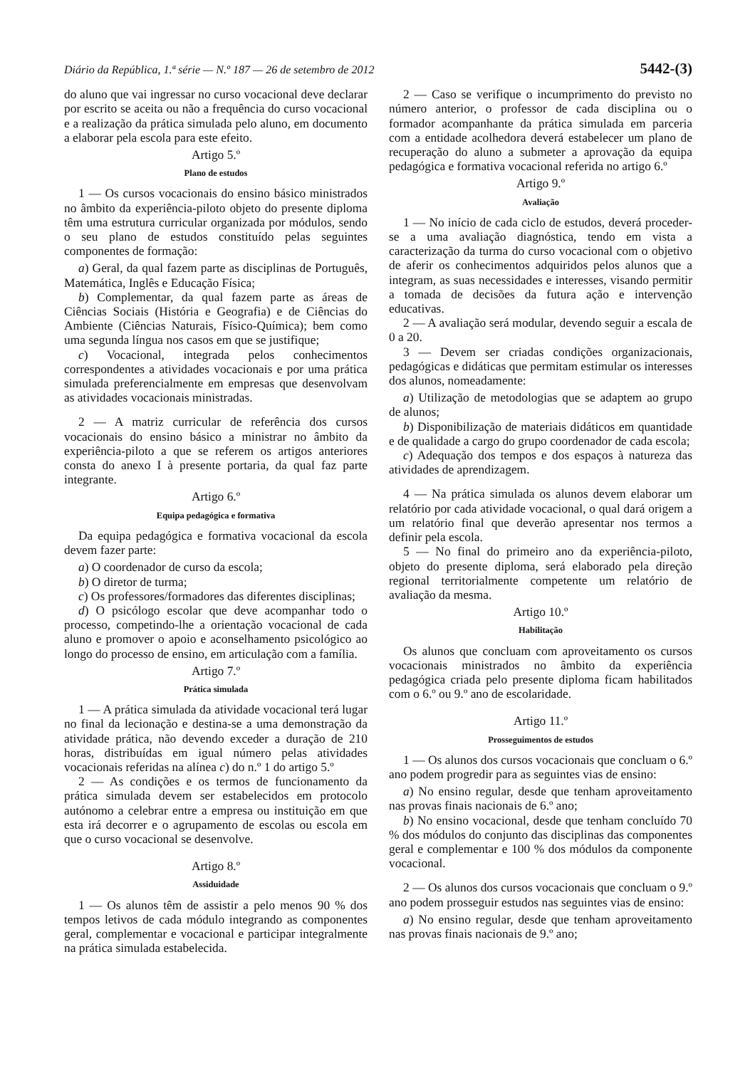Diário da República, 1.ª série — N.º 187 — 26 de setembro de 2012 5442-(3)
do aluno que vai ingressar no curso vocacional deve declarar por escrito se aceita ou não a frequência do curso vocacional e a realização da prática simulada pelo aluno, em documento a elaborar pela escola para este efeito.
Artigo 5.º
Plano de estudos
1 — Os cursos vocacionais do ensino básico ministrados no âmbito da experiência-piloto objeto do presente diploma têm uma estrutura curricular organizada por módulos, sendo o seu plano de estudos constituído pelas seguintes componentes de formação:
a) Geral, da qual fazem parte as disciplinas de Português, Matemática, Inglês e Educação Física;
b) Complementar, da qual fazem parte as áreas de Ciências Sociais (História e Geografia) e de Ciências do Ambiente (Ciências Naturais, Físico-Química); bem como uma segunda língua nos casos em que se justifique;
c) Vocacional, integrada pelos conhecimentos correspondentes a atividades vocacionais e por uma prática simulada preferencialmente em empresas que desenvolvam as atividades vocacionais ministradas.
2 — A matriz curricular de referência dos cursos vocacionais do ensino básico a ministrar no âmbito da experiência-piloto a que se referem os artigos anteriores consta do anexo I à presente portaria, da qual faz parte integrante.
Artigo 6.º
Equipa pedagógica e formativa
Da equipa pedagógica e formativa vocacional da escola devem fazer parte:
a) O coordenador de curso da escola;
b) O diretor de turma;
c) Os professores/formadores das diferentes disciplinas;
d) O psicólogo escolar que deve acompanhar todo o processo, competindo-lhe a orientação vocacional de cada aluno e promover o apoio e aconselhamento psicológico ao longo do processo de ensino, em articulação com a família.
Artigo 7.º
Prática simulada
1 — A prática simulada da atividade vocacional terá lugar no final da lecionação e destina-se a uma demonstração da atividade prática, não devendo exceder a duração de 210 horas, distribuídas em igual número pelas atividades vocacionais referidas na alínea c) do n.º 1 do artigo 5.º
2 — As condições e os termos de funcionamento da prática simulada devem ser estabelecidos em protocolo autónomo a celebrar entre a empresa ou instituição em que esta irá decorrer e o agrupamento de escolas ou escola em que o curso vocacional se desenvolve.
Artigo 8.º
Assiduidade
1 — Os alunos têm de assistir a pelo menos 90 % dos tempos letivos de cada módulo integrando as componentes geral, complementar e vocacional e participar integralmente na prática simulada estabelecida.
2 — Caso se verifique o incumprimento do previsto no número anterior, o professor de cada disciplina ou o formador acompanhante da prática simulada em parceria com a entidade acolhedora deverá estabelecer um plano de recuperação do aluno a submeter a aprovação da equipa pedagógica e formativa vocacional referida no artigo 6.º
Artigo 9.º
Avaliação
1 — No início de cada ciclo de estudos, deverá proceder-se a uma avaliação diagnóstica, tendo em vista a caracterização da turma do curso vocacional com o objetivo de aferir os conhecimentos adquiridos pelos alunos que a integram, as suas necessidades e interesses, visando permitir a tomada de decisões da futura ação e intervenção educativas.
2 — A avaliação será modular, devendo seguir a escala de 0 a 20.
3 — Devem ser criadas condições organizacionais, pedagógicas e didáticas que permitam estimular os interesses dos alunos, nomeadamente:
a) Utilização de metodologias que se adaptem ao grupo de alunos;
b) Disponibilização de materiais didáticos em quantidade e de qualidade a cargo do grupo coordenador de cada escola;
c) Adequação dos tempos e dos espaços à natureza das atividades de aprendizagem.
4 — Na prática simulada os alunos devem elaborar um relatório por cada atividade vocacional, o qual dará origem a um relatório final que deverão apresentar nos termos a definir pela escola.
5 — No final do primeiro ano da experiência-piloto, objeto do presente diploma, será elaborado pela direção regional territorialmente competente um relatório de avaliação da mesma.
Artigo 10.º
Habilitação
Os alunos que concluam com aproveitamento os cursos vocacionais ministrados no âmbito da experiência pedagógica criada pelo presente diploma ficam habilitados com o 6.º ou 9.º ano de escolaridade.
Artigo 11.º
Prosseguimentos de estudos
1 — Os alunos dos cursos vocacionais que concluam o 6.º ano podem progredir para as seguintes vias de ensino:
a) No ensino regular, desde que tenham aproveitamento nas provas finais nacionais de 6.º ano;
b) No ensino vocacional, desde que tenham concluído 70 % dos módulos do conjunto das disciplinas das componentes geral e complementar e 100 % dos módulos da componente vocacional.
2 — Os alunos dos cursos vocacionais que concluam o 9.º ano podem prosseguir estudos nas seguintes vias de ensino:
a) No ensino regular, desde que tenham aproveitamento nas provas finais nacionais de 9.º ano;